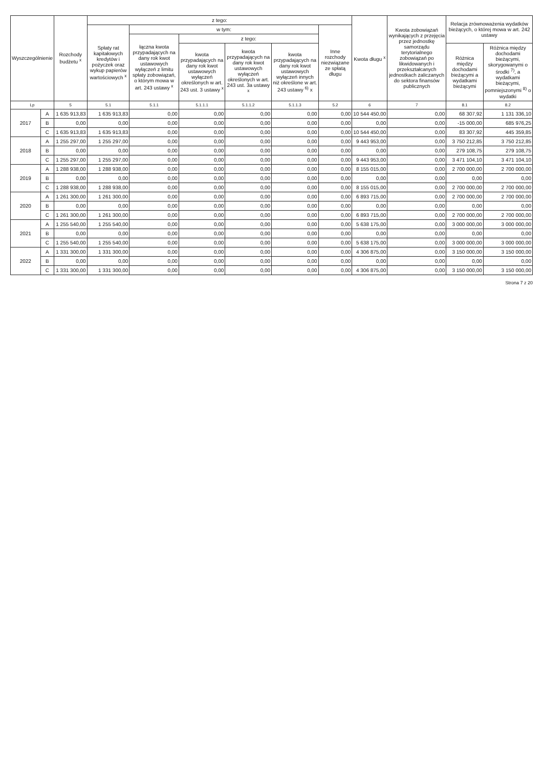| Wyszczególnienie | | Rozchody budżetu <sup>x</sup> | z tego: | | | | | | Kwota długu <sup>x</sup> | Kwota zobowiązań wynikających z przejęcia przez jednostkę samorządu terytorialnego zobowiązań po likwidowanych i przekształcanych jednostkach zaliczanych do sektora finansów publicznych | Relacja zrównoważenia wydatków bieżących, o której mowa w art. 242 ustawy | |
| --- | --- | --- | --- | --- | --- | --- | --- | --- | --- | --- | --- | --- |
| | | | Spłaty rat kapitałowych kredytów i pożyczek oraz wykup papierów wartościowych <sup>x</sup> | w tym: | | | | Inne rozchody niezwiązane ze spłatą długu | | | | |
| | | | | łączna kwota przypadających na dany rok kwot ustawowych wyłączeń z limitu spłaty zobowiązań, o którym mowa w art. 243 ustawy <sup>x</sup> | z tego: | | | | | | | |
| | | | | | kwota przypadających na dany rok kwot ustawowych wyłączeń określonych w art. 243 ust. 3 ustawy <sup>x</sup> | kwota przypadających na dany rok kwot ustawowych wyłączeń określonych w art. 243 ust. 3a ustawy <sup>x</sup> | kwota przypadających na dany rok kwot ustawowych wyłączeń innych niż określone w art. 243 ustawy <sup>6)</sup> x | | | | Różnica między dochodami bieżącymi a wydatkami bieżącymi | Różnica między dochodami bieżącymi, skorygowanymi o środki <sup>7)</sup>, a wydatkami bieżącymi, pomniejszonymi <sup>8)</sup> o wydatki |
| Lp | | 5 | 5.1 | 5.1.1 | 5.1.1.1 | 5.1.1.2 | 5.1.1.3 | 5.2 | 6 | 7 | 8.1 | 8.2 |
| 2017 | A | 1 635 913,83 | 1 635 913,83 | 0,00 | 0,00 | 0,00 | 0,00 | 0,00 | 10 544 450,00 | 0,00 | 68 307,92 | 1 131 336,10 |
| | B | 0,00 | 0,00 | 0,00 | 0,00 | 0,00 | 0,00 | 0,00 | 0,00 | 0,00 | -15 000,00 | 685 976,25 |
| | C | 1 635 913,83 | 1 635 913,83 | 0,00 | 0,00 | 0,00 | 0,00 | 0,00 | 10 544 450,00 | 0,00 | 83 307,92 | 445 359,85 |
| 2018 | A | 1 255 297,00 | 1 255 297,00 | 0,00 | 0,00 | 0,00 | 0,00 | 0,00 | 9 443 953,00 | 0,00 | 3 750 212,85 | 3 750 212,85 |
| | B | 0,00 | 0,00 | 0,00 | 0,00 | 0,00 | 0,00 | 0,00 | 0,00 | 0,00 | 279 108,75 | 279 108,75 |
| | C | 1 255 297,00 | 1 255 297,00 | 0,00 | 0,00 | 0,00 | 0,00 | 0,00 | 9 443 953,00 | 0,00 | 3 471 104,10 | 3 471 104,10 |
| 2019 | A | 1 288 938,00 | 1 288 938,00 | 0,00 | 0,00 | 0,00 | 0,00 | 0,00 | 8 155 015,00 | 0,00 | 2 700 000,00 | 2 700 000,00 |
| | B | 0,00 | 0,00 | 0,00 | 0,00 | 0,00 | 0,00 | 0,00 | 0,00 | 0,00 | 0,00 | 0,00 |
| | C | 1 288 938,00 | 1 288 938,00 | 0,00 | 0,00 | 0,00 | 0,00 | 0,00 | 8 155 015,00 | 0,00 | 2 700 000,00 | 2 700 000,00 |
| 2020 | A | 1 261 300,00 | 1 261 300,00 | 0,00 | 0,00 | 0,00 | 0,00 | 0,00 | 6 893 715,00 | 0,00 | 2 700 000,00 | 2 700 000,00 |
| | B | 0,00 | 0,00 | 0,00 | 0,00 | 0,00 | 0,00 | 0,00 | 0,00 | 0,00 | 0,00 | 0,00 |
| | C | 1 261 300,00 | 1 261 300,00 | 0,00 | 0,00 | 0,00 | 0,00 | 0,00 | 6 893 715,00 | 0,00 | 2 700 000,00 | 2 700 000,00 |
| 2021 | A | 1 255 540,00 | 1 255 540,00 | 0,00 | 0,00 | 0,00 | 0,00 | 0,00 | 5 638 175,00 | 0,00 | 3 000 000,00 | 3 000 000,00 |
| | B | 0,00 | 0,00 | 0,00 | 0,00 | 0,00 | 0,00 | 0,00 | 0,00 | 0,00 | 0,00 | 0,00 |
| | C | 1 255 540,00 | 1 255 540,00 | 0,00 | 0,00 | 0,00 | 0,00 | 0,00 | 5 638 175,00 | 0,00 | 3 000 000,00 | 3 000 000,00 |
| 2022 | A | 1 331 300,00 | 1 331 300,00 | 0,00 | 0,00 | 0,00 | 0,00 | 0,00 | 4 306 875,00 | 0,00 | 3 150 000,00 | 3 150 000,00 |
| | B | 0,00 | 0,00 | 0,00 | 0,00 | 0,00 | 0,00 | 0,00 | 0,00 | 0,00 | 0,00 | 0,00 |
| | C | 1 331 300,00 | 1 331 300,00 | 0,00 | 0,00 | 0,00 | 0,00 | 0,00 | 4 306 875,00 | 0,00 | 3 150 000,00 | 3 150 000,00 |
Strona 7 z 20